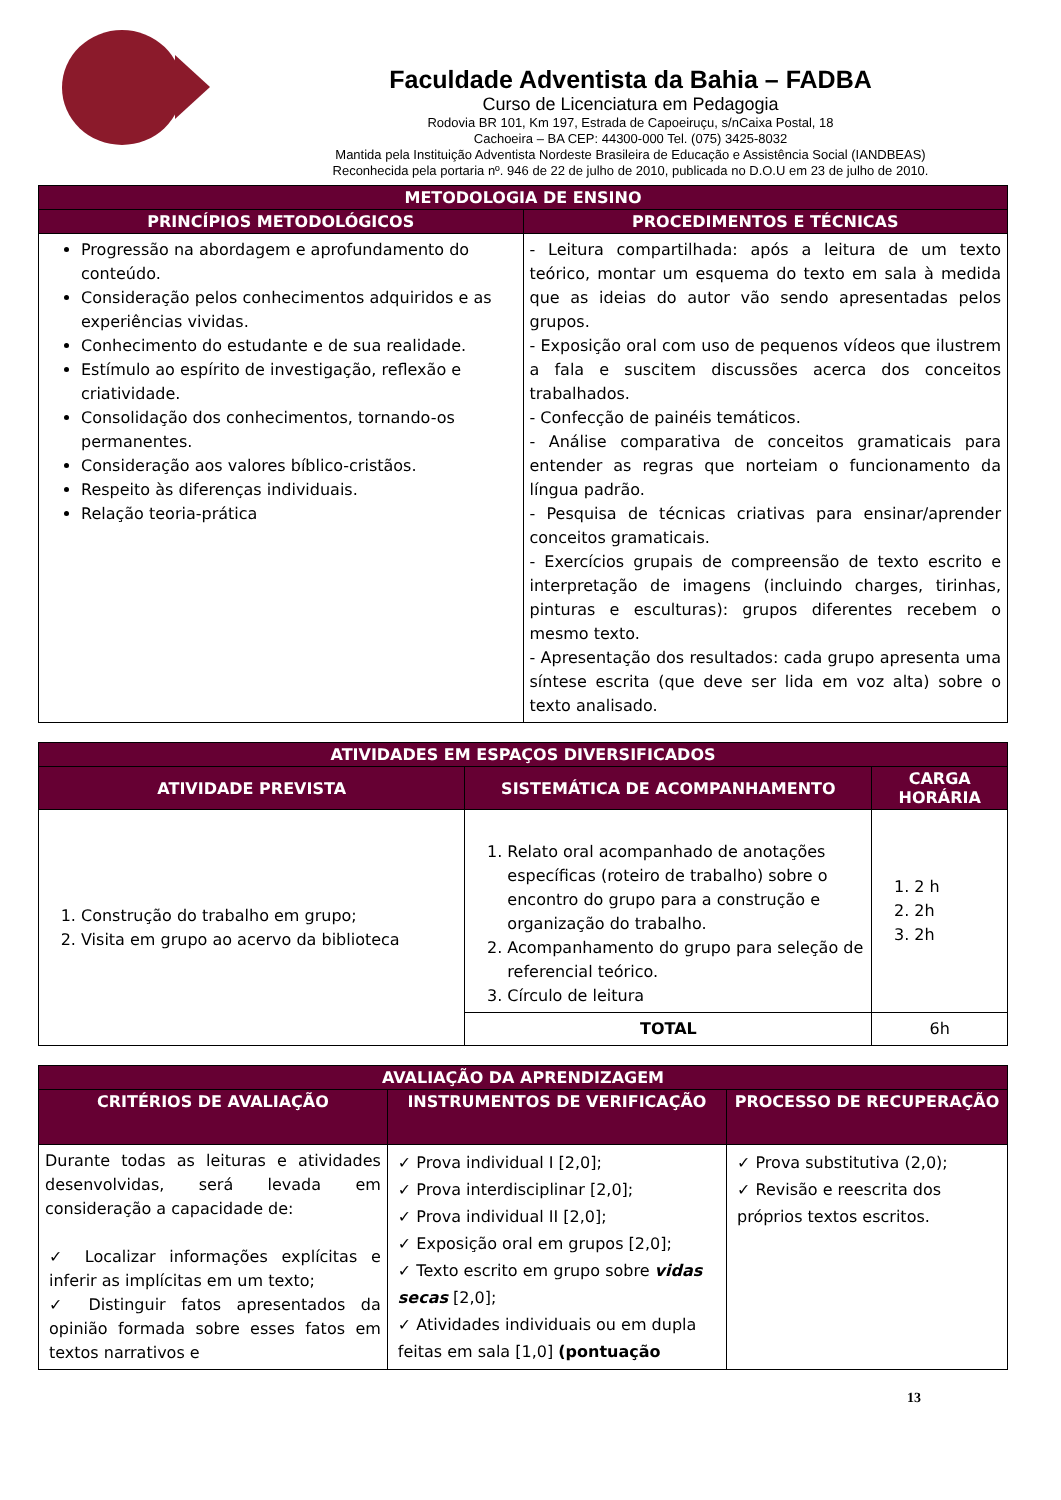Faculdade Adventista da Bahia – FADBA
Curso de Licenciatura em Pedagogia
Rodovia BR 101, Km 197, Estrada de Capoeiruçu, s/nCaixa Postal, 18
Cachoeira – BA CEP: 44300-000 Tel. (075) 3425-8032
Mantida pela Instituição Adventista Nordeste Brasileira de Educação e Assistência Social (IANDBEAS)
Reconhecida pela portaria nº. 946 de 22 de julho de 2010, publicada no D.O.U em 23 de julho de 2010.
| METODOLOGIA DE ENSINO | |
| --- | --- |
| PRINCÍPIOS METODOLÓGICOS | PROCEDIMENTOS E TÉCNICAS |
| Progressão na abordagem e aprofundamento do conteúdo. Consideração pelos conhecimentos adquiridos e as experiências vividas. Conhecimento do estudante e de sua realidade. Estímulo ao espírito de investigação, reflexão e criatividade. Consolidação dos conhecimentos, tornando-os permanentes. Consideração aos valores bíblico-cristãos. Respeito às diferenças individuais. Relação teoria-prática | - Leitura compartilhada: após a leitura de um texto teórico, montar um esquema do texto em sala à medida que as ideias do autor vão sendo apresentadas pelos grupos. - Exposição oral com uso de pequenos vídeos que ilustrem a fala e suscitem discussões acerca dos conceitos trabalhados. - Confecção de painéis temáticos. - Análise comparativa de conceitos gramaticais para entender as regras que norteiam o funcionamento da língua padrão. - Pesquisa de técnicas criativas para ensinar/aprender conceitos gramaticais. - Exercícios grupais de compreensão de texto escrito e interpretação de imagens (incluindo charges, tirinhas, pinturas e esculturas): grupos diferentes recebem o mesmo texto. - Apresentação dos resultados: cada grupo apresenta uma síntese escrita (que deve ser lida em voz alta) sobre o texto analisado. |
| ATIVIDADES EM ESPAÇOS DIVERSIFICADOS | | |
| --- | --- | --- |
| ATIVIDADE PREVISTA | SISTEMÁTICA DE ACOMPANHAMENTO | CARGA HORÁRIA |
| 1. Construção do trabalho em grupo; 2. Visita em grupo ao acervo da biblioteca | 1. Relato oral acompanhado de anotações específicas (roteiro de trabalho) sobre o encontro do grupo para a construção e organização do trabalho. 2. Acompanhamento do grupo para seleção de referencial teórico. 3. Círculo de leitura | 1. 2 h 2. 2h 3. 2h |
| | TOTAL | 6h |
| AVALIAÇÃO DA APRENDIZAGEM | | |
| --- | --- | --- |
| CRITÉRIOS DE AVALIAÇÃO | INSTRUMENTOS DE VERIFICAÇÃO | PROCESSO DE RECUPERAÇÃO |
| Durante todas as leituras e atividades desenvolvidas, será levada em consideração a capacidade de: ✓ Localizar informações explícitas e inferir as implícitas em um texto; ✓ Distinguir fatos apresentados da opinião formada sobre esses fatos em textos narrativos e | ✓ Prova individual I [2,0]; ✓ Prova interdisciplinar [2,0]; ✓ Prova individual II [2,0]; ✓ Exposição oral em grupos [2,0]; ✓ Texto escrito em grupo sobre vidas secas [2,0]; ✓ Atividades individuais ou em dupla feitas em sala [1,0] (pontuação | ✓ Prova substitutiva (2,0); ✓ Revisão e reescrita dos próprios textos escritos. |
13